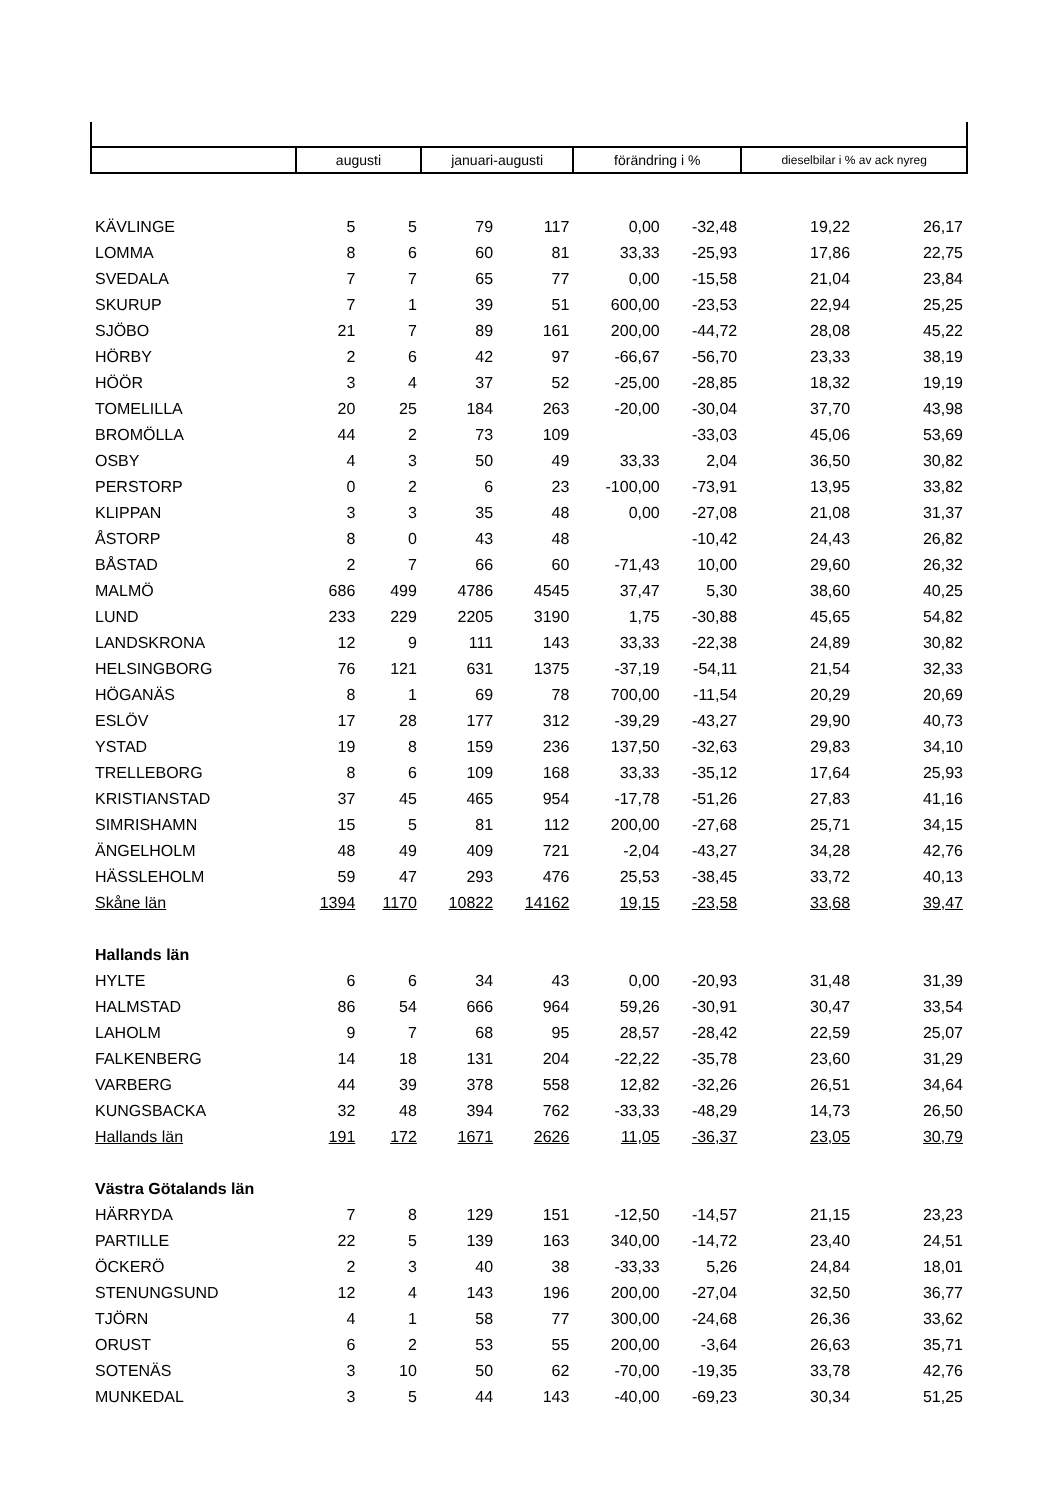| | augusti | | januari-augusti | | förändring i % | | dieselbilar i % av ack nyreg | |
| KÄVLINGE | 5 | 5 | 79 | 117 | 0,00 | -32,48 | 19,22 | 26,17 |
| LOMMA | 8 | 6 | 60 | 81 | 33,33 | -25,93 | 17,86 | 22,75 |
| SVEDALA | 7 | 7 | 65 | 77 | 0,00 | -15,58 | 21,04 | 23,84 |
| SKURUP | 7 | 1 | 39 | 51 | 600,00 | -23,53 | 22,94 | 25,25 |
| SJÖBO | 21 | 7 | 89 | 161 | 200,00 | -44,72 | 28,08 | 45,22 |
| HÖRBY | 2 | 6 | 42 | 97 | -66,67 | -56,70 | 23,33 | 38,19 |
| HÖÖR | 3 | 4 | 37 | 52 | -25,00 | -28,85 | 18,32 | 19,19 |
| TOMELILLA | 20 | 25 | 184 | 263 | -20,00 | -30,04 | 37,70 | 43,98 |
| BROMÖLLA | 44 | 2 | 73 | 109 | | -33,03 | 45,06 | 53,69 |
| OSBY | 4 | 3 | 50 | 49 | 33,33 | 2,04 | 36,50 | 30,82 |
| PERSTORP | 0 | 2 | 6 | 23 | -100,00 | -73,91 | 13,95 | 33,82 |
| KLIPPAN | 3 | 3 | 35 | 48 | 0,00 | -27,08 | 21,08 | 31,37 |
| ÅSTORP | 8 | 0 | 43 | 48 | | -10,42 | 24,43 | 26,82 |
| BÅSTAD | 2 | 7 | 66 | 60 | -71,43 | 10,00 | 29,60 | 26,32 |
| MALMÖ | 686 | 499 | 4786 | 4545 | 37,47 | 5,30 | 38,60 | 40,25 |
| LUND | 233 | 229 | 2205 | 3190 | 1,75 | -30,88 | 45,65 | 54,82 |
| LANDSKRONA | 12 | 9 | 111 | 143 | 33,33 | -22,38 | 24,89 | 30,82 |
| HELSINGBORG | 76 | 121 | 631 | 1375 | -37,19 | -54,11 | 21,54 | 32,33 |
| HÖGANÄS | 8 | 1 | 69 | 78 | 700,00 | -11,54 | 20,29 | 20,69 |
| ESLÖV | 17 | 28 | 177 | 312 | -39,29 | -43,27 | 29,90 | 40,73 |
| YSTAD | 19 | 8 | 159 | 236 | 137,50 | -32,63 | 29,83 | 34,10 |
| TRELLEBORG | 8 | 6 | 109 | 168 | 33,33 | -35,12 | 17,64 | 25,93 |
| KRISTIANSTAD | 37 | 45 | 465 | 954 | -17,78 | -51,26 | 27,83 | 41,16 |
| SIMRISHAMN | 15 | 5 | 81 | 112 | 200,00 | -27,68 | 25,71 | 34,15 |
| ÄNGELHOLM | 48 | 49 | 409 | 721 | -2,04 | -43,27 | 34,28 | 42,76 |
| HÄSSLEHOLM | 59 | 47 | 293 | 476 | 25,53 | -38,45 | 33,72 | 40,13 |
| Skåne län | 1394 | 1170 | 10822 | 14162 | 19,15 | -23,58 | 33,68 | 39,47 |
| Hallands län | | | | | | | | |
| HYLTE | 6 | 6 | 34 | 43 | 0,00 | -20,93 | 31,48 | 31,39 |
| HALMSTAD | 86 | 54 | 666 | 964 | 59,26 | -30,91 | 30,47 | 33,54 |
| LAHOLM | 9 | 7 | 68 | 95 | 28,57 | -28,42 | 22,59 | 25,07 |
| FALKENBERG | 14 | 18 | 131 | 204 | -22,22 | -35,78 | 23,60 | 31,29 |
| VARBERG | 44 | 39 | 378 | 558 | 12,82 | -32,26 | 26,51 | 34,64 |
| KUNGSBACKA | 32 | 48 | 394 | 762 | -33,33 | -48,29 | 14,73 | 26,50 |
| Hallands län | 191 | 172 | 1671 | 2626 | 11,05 | -36,37 | 23,05 | 30,79 |
| Västra Götalands län | | | | | | | | |
| HÄRRYDA | 7 | 8 | 129 | 151 | -12,50 | -14,57 | 21,15 | 23,23 |
| PARTILLE | 22 | 5 | 139 | 163 | 340,00 | -14,72 | 23,40 | 24,51 |
| ÖCKERÖ | 2 | 3 | 40 | 38 | -33,33 | 5,26 | 24,84 | 18,01 |
| STENUNGSUND | 12 | 4 | 143 | 196 | 200,00 | -27,04 | 32,50 | 36,77 |
| TJÖRN | 4 | 1 | 58 | 77 | 300,00 | -24,68 | 26,36 | 33,62 |
| ORUST | 6 | 2 | 53 | 55 | 200,00 | -3,64 | 26,63 | 35,71 |
| SOTENÄS | 3 | 10 | 50 | 62 | -70,00 | -19,35 | 33,78 | 42,76 |
| MUNKEDAL | 3 | 5 | 44 | 143 | -40,00 | -69,23 | 30,34 | 51,25 |